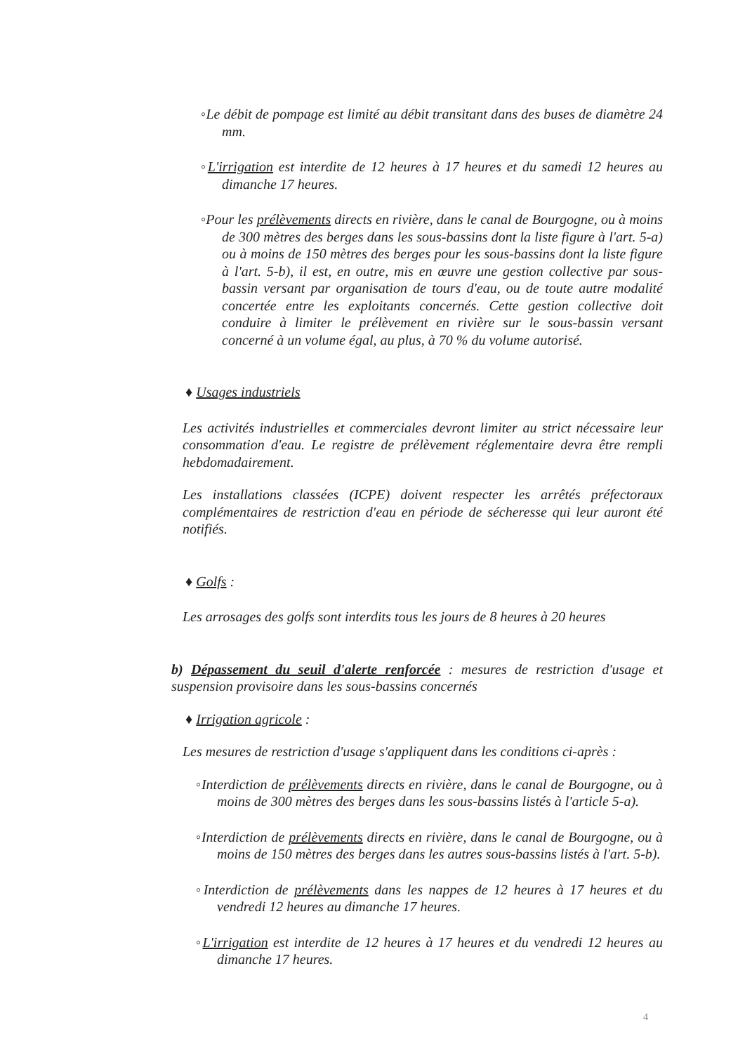◦Le débit de pompage est limité au débit transitant dans des buses de diamètre 24 mm.
◦L'irrigation est interdite de 12 heures à 17 heures et du samedi 12 heures au dimanche 17 heures.
◦Pour les prélèvements directs en rivière, dans le canal de Bourgogne, ou à moins de 300 mètres des berges dans les sous-bassins dont la liste figure à l'art. 5-a) ou à moins de 150 mètres des berges pour les sous-bassins dont la liste figure à l'art. 5-b), il est, en outre, mis en œuvre une gestion collective par sous-bassin versant par organisation de tours d'eau, ou de toute autre modalité concertée entre les exploitants concernés. Cette gestion collective doit conduire à limiter le prélèvement en rivière sur le sous-bassin versant concerné à un volume égal, au plus, à 70 % du volume autorisé.
♦ Usages industriels
Les activités industrielles et commerciales devront limiter au strict nécessaire leur consommation d'eau. Le registre de prélèvement réglementaire devra être rempli hebdomadairement.
Les installations classées (ICPE) doivent respecter les arrêtés préfectoraux complémentaires de restriction d'eau en période de sécheresse qui leur auront été notifiés.
♦ Golfs :
Les arrosages des golfs sont interdits tous les jours de 8 heures à 20 heures
b) Dépassement du seuil d'alerte renforcée : mesures de restriction d'usage et suspension provisoire dans les sous-bassins concernés
♦ Irrigation agricole :
Les mesures de restriction d'usage s'appliquent dans les conditions ci-après :
◦Interdiction de prélèvements directs en rivière, dans le canal de Bourgogne, ou à moins de 300 mètres des berges dans les sous-bassins listés à l'article 5-a).
◦Interdiction de prélèvements directs en rivière, dans le canal de Bourgogne, ou à moins de 150 mètres des berges dans les autres sous-bassins listés à l'art. 5-b).
◦Interdiction de prélèvements dans les nappes de 12 heures à 17 heures et du vendredi 12 heures au dimanche 17 heures.
◦L'irrigation est interdite de 12 heures à 17 heures et du vendredi 12 heures au dimanche 17 heures.
4